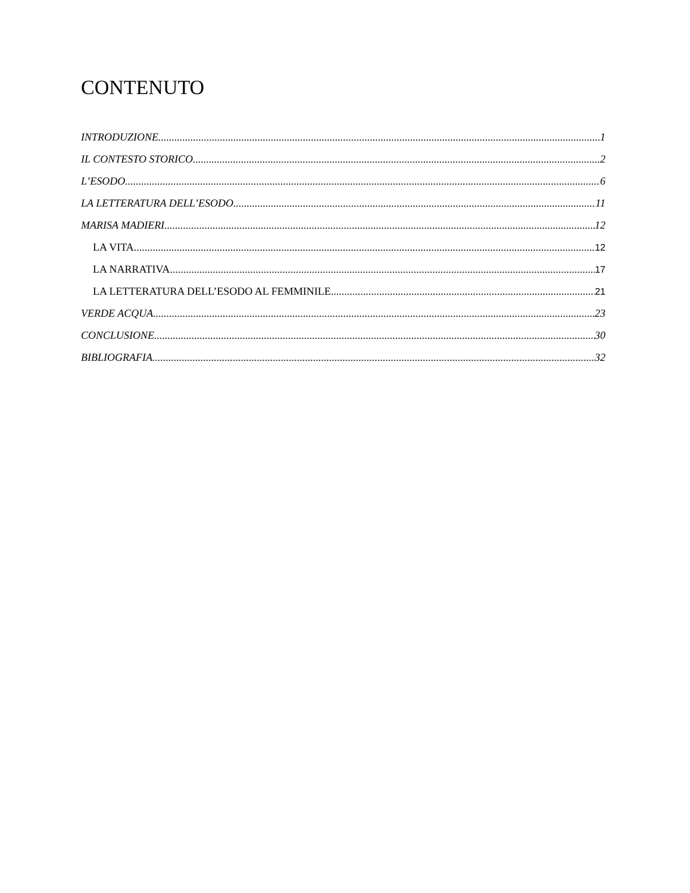CONTENUTO
INTRODUZIONE 1
IL CONTESTO STORICO 2
L’ESODO 6
LA LETTERATURA DELL’ESODO 11
MARISA MADIERI 12
LA VITA 12
LA NARRATIVA 17
LA LETTERATURA DELL’ESODO AL FEMMINILE 21
VERDE ACQUA 23
CONCLUSIONE 30
BIBLIOGRAFIA 32